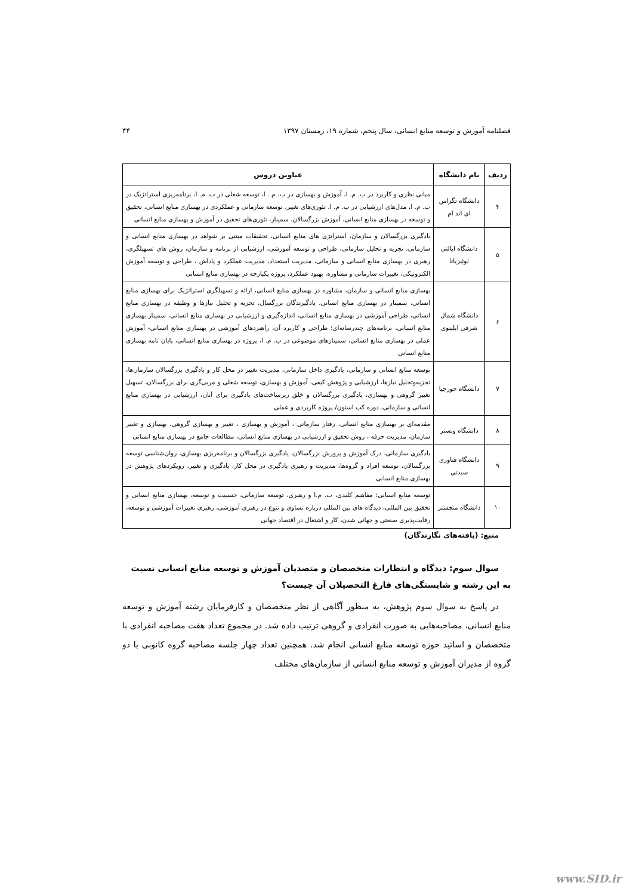فصلنامه آموزش و توسعه منابع انسانی، سال پنجم، شماره ۱۹، زمستان ۱۳۹۷ ۴۴
| ردیف | نام دانشگاه | عناوین دروس |
| --- | --- | --- |
| ۴ | دانشگاه تگزاس ای اند ام | مبانی نظری و کاربرد در ب. م. ا، آموزش و بهسازی در ب. م . ا، توسعه شغلی در ب. م. ا، برنامه‌ریزی استراتژیک در ب. م. ا، مدل‌های ارزشیابی در ب. م. ا، تئوری‌های تغییر، توسعه سازمانی و عملکردی در بهسازی منابع انسانی، تحقیق و توسعه در بهسازی منابع انسانی، آموزش بزرگسالان، سمینار، تئوری‌های تحقیق در آموزش و بهسازی منابع انسانی |
| ۵ | دانشگاه ایالتی لوئیزیانا | یادگیری بزرگسالان و سازمان، استراتژی های منابع انسانی، تحقیقات مبتنی بر شواهد در بهسازی منابع انسانی و سازمانی، تجزیه و تحلیل سازمانی، طراحی و توسعه آموزشی، ارزشیابی از برنامه و سازمان، روش های تسهیلگری، رهبری در بهسازی منابع انسانی و سازمانی، مدیریت استعداد، مدیریت عملکرد و پاداش ، طراحی و توسعه آموزش الکترونیکی، تغییرات سازمانی و مشاوره، بهبود عملکرد، پروژه یکپارچه در بهسازی منابع انسانی |
| ۶ | دانشگاه شمال شرقی ایلینوی | بهسازی منابع انسانی و سازمان، مشاوره در بهسازی منابع انسانی، ارائه و تسهیلگری استراتژیک برای بهسازی منابع انسانی، سمینار در بهسازی منابع انسانی، یادگیرندگان بزرگسال، تجزیه و تحلیل نیازها و وظیفه در بهسازی منابع انسانی، طراحی آموزشی در بهسازی منابع انسانی، اندازه‌گیری و ارزشیابی در بهسازی منابع انسانی، سمینار بهسازی منابع انسانی، برنامه‌های چندرسانه‌ای؛ طراحی و کاربرد آن، راهبردهای آموزشی در بهسازی منابع انسانی- آموزش عملی در بهسازی منابع انسانی، سمینارهای موضوعی در ب. م. ا، پروژه در بهسازی منابع انسانی، پایان نامه بهسازی منابع انسانی |
| ۷ | دانشگاه جورجیا | توسعه منابع انسانی و سازمانی، یادگیری داخل سازمانی، مدیریت تغییر در محل کار و یادگیری بزرگسالان سازمان‌ها، تجزیه‌وتحلیل نیازها، ارزشیابی و پژوهش کیفی، آموزش و بهسازی، توسعه شغلی و مربی‌گری برای بزرگسالان، تسهیل تغییر گروهی و بهسازی، یادگیری بزرگسالان و خلق زیرساخت‌های یادگیری برای آنان، ارزشیابی در بهسازی منابع انسانی و سازمانی، دوره کپ استون/ پروژه کاربردی و عملی |
| ۸ | دانشگاه وبستر | مقدمه‌ای بر بهسازی منابع انسانی، رفتار سازمانی ، آموزش و بهسازی ، تغییر و بهسازی گروهی، بهسازی و تغییر سازمان، مدیریت حرفه ، روش تحقیق و ارزشیابی در بهسازی منابع انسانی، مطالعات جامع در بهسازی منابع انسانی |
| ۹ | دانشگاه فناوری سیدنی | یادگیری سازمانی، درک آموزش و پرورش بزرگسالان، یادگیری بزرگسالان و برنامه‌ریزی بهسازی، روان‌شناسی توسعه بزرگسالان، توسعه افراد و گروه‌ها، مدیریت و رهبری یادگیری در محل کار، یادگیری و تغییر، رویکردهای پژوهش در بهسازی منابع انسانی |
| ۱۰ | دانشگاه منچستر | توسعه منابع انسانی: مفاهیم کلیدی، ب. م.ا و رهبری، توسعه سازمانی، جنسیت و توسعه، بهسازی منابع انسانی و تحقیق بین المللی، دیدگاه های بین المللی درباره تساوی و تنوع در رهبری آموزشی، رهبری تغییرات آموزشی و توسعه، رقابت‌پذیری صنعتی و جهانی شدن، کار و اشتغال در اقتصاد جهانی |
منبع: (یافته‌های نگارندگان)
سوال سوم: دیدگاه و انتظارات متخصصان و متصدیان آموزش و توسعه منابع انسانی نسبت به این رشته و شایستگی‌های فارغ التحصیلان آن چیست؟
در پاسخ به سوال سوم پژوهش، به منظور آگاهی از نظر متخصصان و کارفرمایان رشته آموزش و توسعه منابع انسانی، مصاحبه‌هایی به صورت انفرادی و گروهی ترتیب داده شد. در مجموع تعداد هفت مصاحبه انفرادی با متخصصان و اساتید حوزه توسعه منابع انسانی انجام شد. همچنین تعداد چهار جلسه مصاحبه گروه کانونی با دو گروه از مدیران آموزش و توسعه منابع انسانی از سازمان‌های مختلف
www.SID.ir